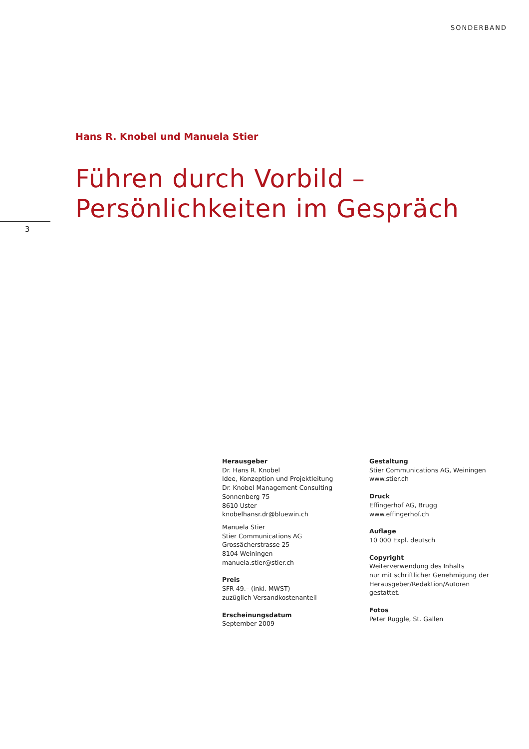SONDERBAND
Hans R. Knobel und Manuela Stier
Führen durch Vorbild –
Persönlichkeiten im Gespräch
3
Herausgeber
Dr. Hans R. Knobel
Idee, Konzeption und Projektleitung
Dr. Knobel Management Consulting
Sonnenberg 75
8610 Uster
knobelhansr.dr@bluewin.ch
Manuela Stier
Stier Communications AG
Grossächerstrasse 25
8104 Weiningen
manuela.stier@stier.ch
Preis
SFR 49.– (inkl. MWST)
zuzüglich Versandkostenanteil
Erscheinungsdatum
September 2009
Gestaltung
Stier Communications AG, Weiningen
www.stier.ch
Druck
Effingerhof AG, Brugg
www.effingerhof.ch
Auflage
10 000 Expl. deutsch
Copyright
Weiterverwendung des Inhalts
nur mit schriftlicher Genehmigung der
Herausgeber/Redaktion/Autoren
gestattet.
Fotos
Peter Ruggle, St. Gallen